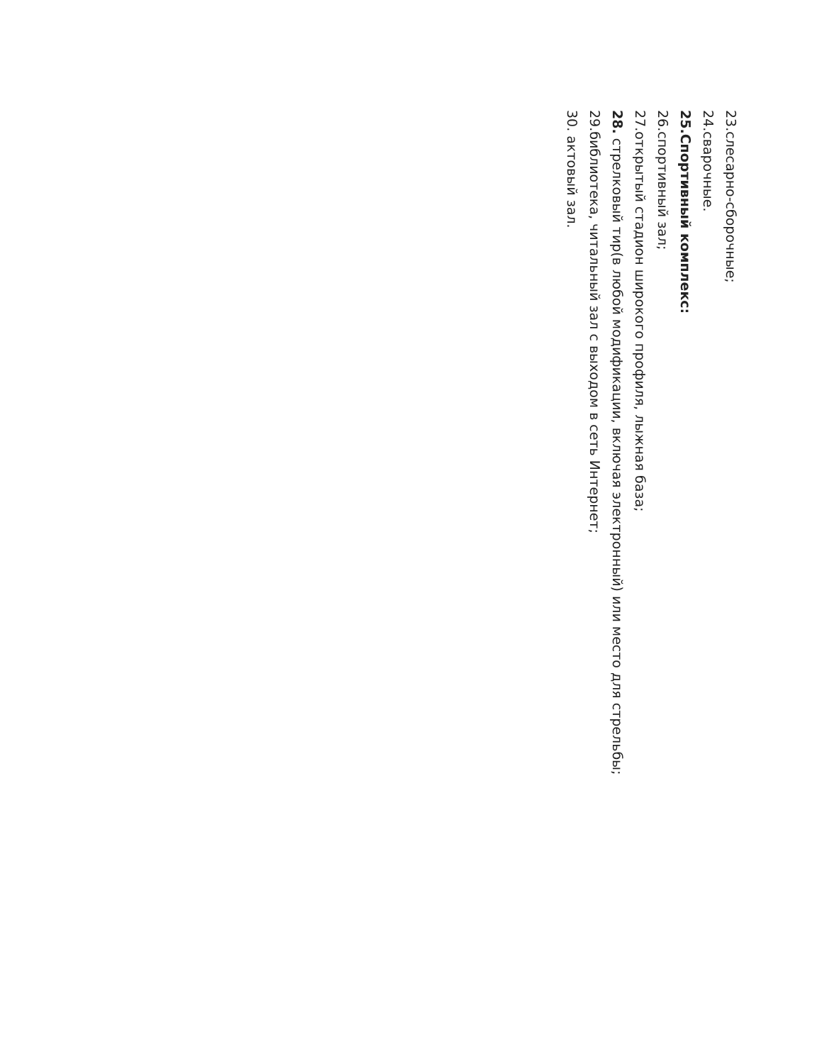23.слесарно-сборочные;
24.сварочные.
25.Спортивный комплекс:
26.спортивный зал;
27.открытый стадион широкого профиля, лыжная база;
28. стрелковый тир(в любой модификации, включая электронный) или место для стрельбы;
29.библиотека, читальный зал с выходом в сеть Интернет;
30. актовый зал.